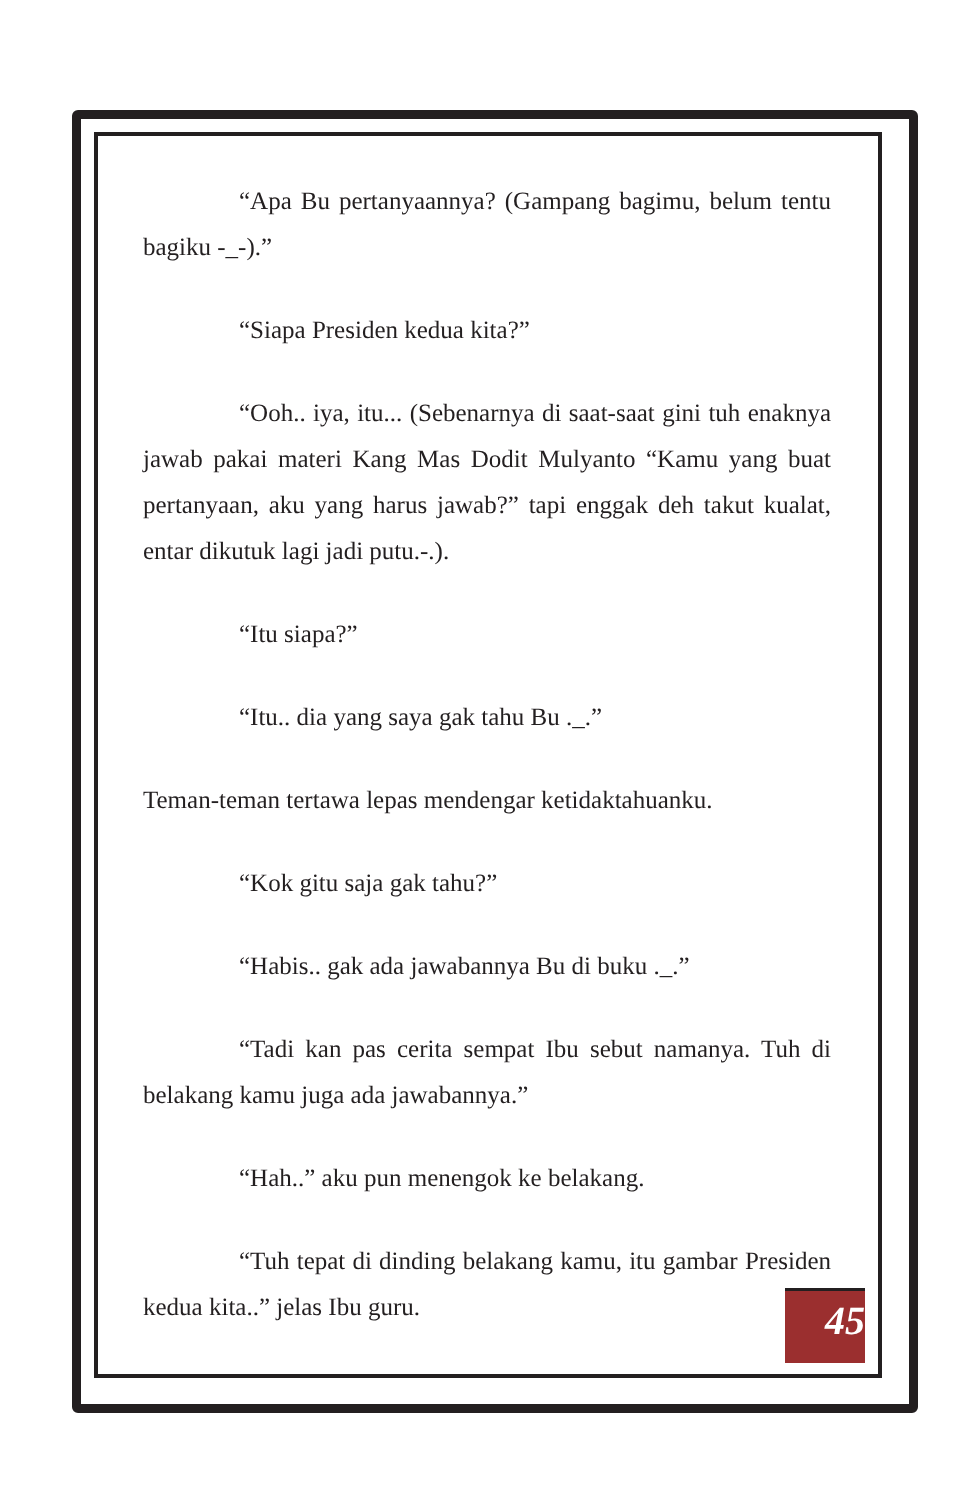“Apa Bu pertanyaannya? (Gampang bagimu, belum tentu bagiku -_-).”
“Siapa Presiden kedua kita?”
“Ooh.. iya, itu... (Sebenarnya di saat-saat gini tuh enaknya jawab pakai materi Kang Mas Dodit Mulyanto “Kamu yang buat pertanyaan, aku yang harus jawab?” tapi enggak deh takut kualat, entar dikutuk lagi jadi putu.-.).
“Itu siapa?”
“Itu.. dia yang saya gak tahu Bu ._.”
Teman-teman tertawa lepas mendengar ketidaktahuanku.
“Kok gitu saja gak tahu?”
“Habis.. gak ada jawabannya Bu di buku ._.”
“Tadi kan pas cerita sempat Ibu sebut namanya. Tuh di belakang kamu juga ada jawabannya.”
“Hah..” aku pun menengok ke belakang.
“Tuh tepat di dinding belakang kamu, itu gambar Presiden kedua kita..” jelas Ibu guru.
45